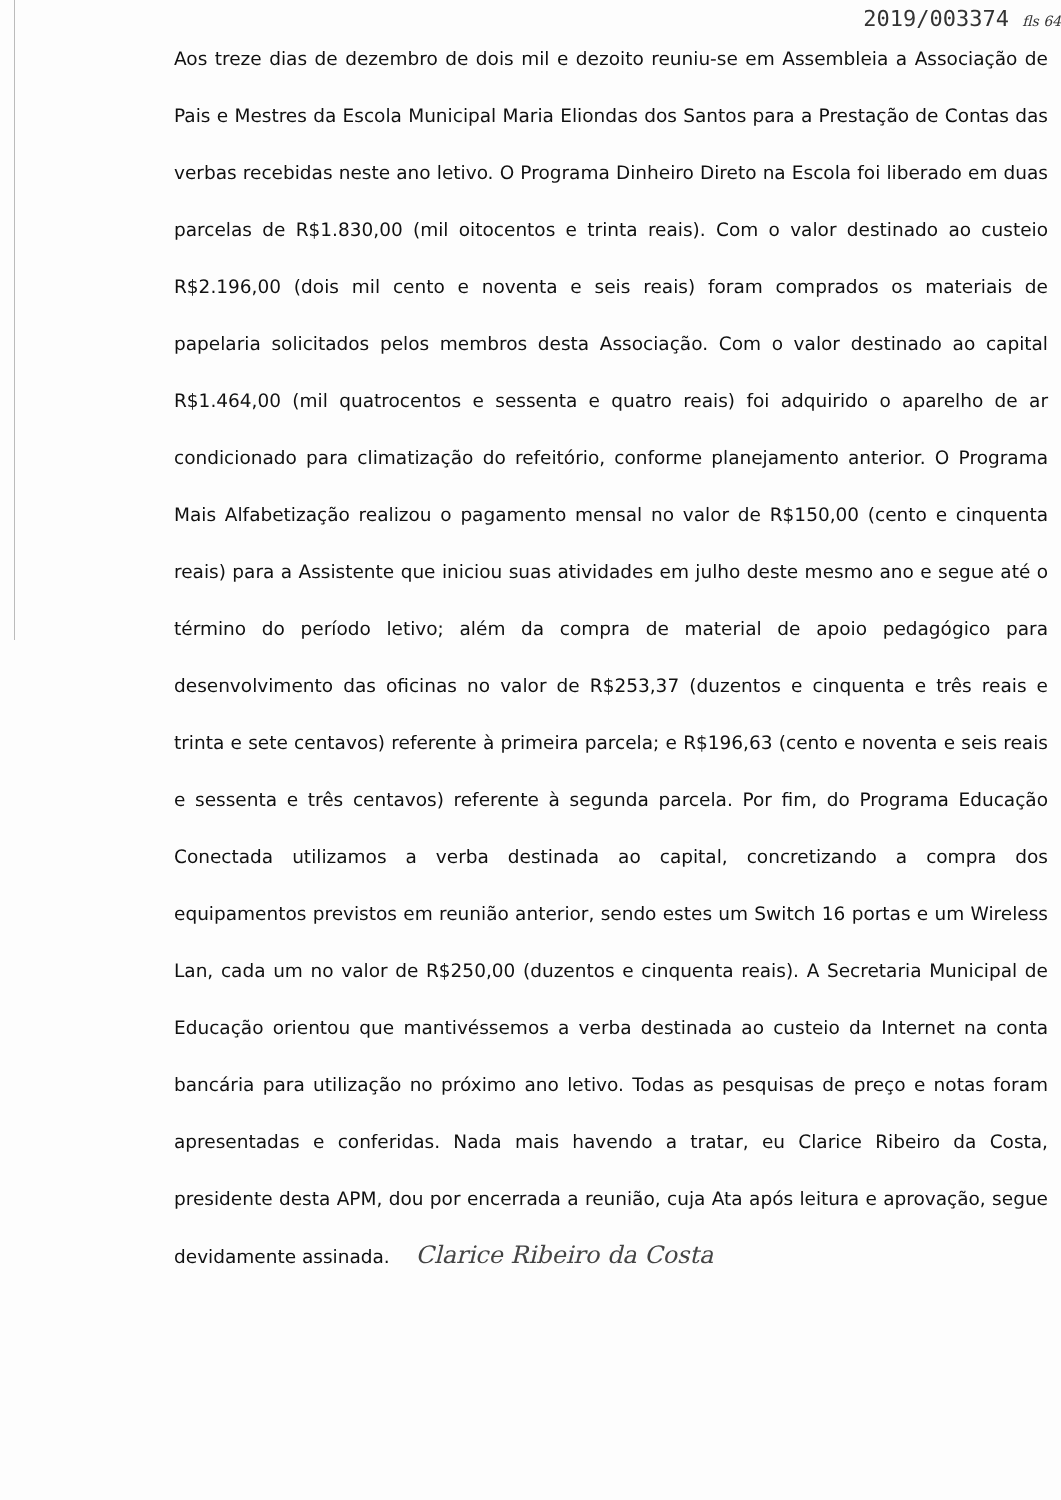2019/003374 fls 64
Aos treze dias de dezembro de dois mil e dezoito reuniu-se em Assembleia a Associação de Pais e Mestres da Escola Municipal Maria Eliondas dos Santos para a Prestação de Contas das verbas recebidas neste ano letivo. O Programa Dinheiro Direto na Escola foi liberado em duas parcelas de R$1.830,00 (mil oitocentos e trinta reais). Com o valor destinado ao custeio R$2.196,00 (dois mil cento e noventa e seis reais) foram comprados os materiais de papelaria solicitados pelos membros desta Associação. Com o valor destinado ao capital R$1.464,00 (mil quatrocentos e sessenta e quatro reais) foi adquirido o aparelho de ar condicionado para climatização do refeitório, conforme planejamento anterior. O Programa Mais Alfabetização realizou o pagamento mensal no valor de R$150,00 (cento e cinquenta reais) para a Assistente que iniciou suas atividades em julho deste mesmo ano e segue até o término do período letivo; além da compra de material de apoio pedagógico para desenvolvimento das oficinas no valor de R$253,37 (duzentos e cinquenta e três reais e trinta e sete centavos) referente à primeira parcela; e R$196,63 (cento e noventa e seis reais e sessenta e três centavos) referente à segunda parcela. Por fim, do Programa Educação Conectada utilizamos a verba destinada ao capital, concretizando a compra dos equipamentos previstos em reunião anterior, sendo estes um Switch 16 portas e um Wireless Lan, cada um no valor de R$250,00 (duzentos e cinquenta reais). A Secretaria Municipal de Educação orientou que mantivéssemos a verba destinada ao custeio da Internet na conta bancária para utilização no próximo ano letivo. Todas as pesquisas de preço e notas foram apresentadas e conferidas. Nada mais havendo a tratar, eu Clarice Ribeiro da Costa, presidente desta APM, dou por encerrada a reunião, cuja Ata após leitura e aprovação, segue devidamente assinada. Clarice Ribeiro da Costa